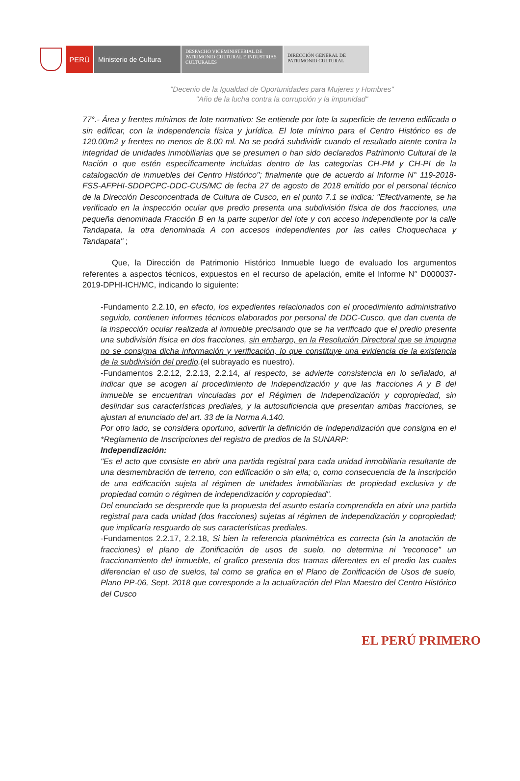PERÚ
Ministerio de Cultura
DESPACHO VICEMINISTERIAL DE PATRIMONIO CULTURAL E INDUSTRIAS CULTURALES
DIRECCIÓN GENERAL DE PATRIMONIO CULTURAL
"Decenio de la Igualdad de Oportunidades para Mujeres y Hombres"
"Año de la lucha contra la corrupción y la impunidad"
77°.- Área y frentes mínimos de lote normativo: Se entiende por lote la superficie de terreno edificada o sin edificar, con la independencia física y jurídica. El lote mínimo para el Centro Histórico es de 120.00m2 y frentes no menos de 8.00 ml. No se podrá subdividir cuando el resultado atente contra la integridad de unidades inmobiliarias que se presumen o han sido declarados Patrimonio Cultural de la Nación o que estén específicamente incluidas dentro de las categorías CH-PM y CH-PI de la catalogación de inmuebles del Centro Histórico"; finalmente que de acuerdo al Informe N° 119-2018-FSS-AFPHI-SDDPCPC-DDC-CUS/MC de fecha 27 de agosto de 2018 emitido por el personal técnico de la Dirección Desconcentrada de Cultura de Cusco, en el punto 7.1 se indica: "Efectivamente, se ha verificado en la inspección ocular que predio presenta una subdivisión física de dos fracciones, una pequeña denominada Fracción B en la parte superior del lote y con acceso independiente por la calle Tandapata, la otra denominada A con accesos independientes por las calles Choquechaca y Tandapata" ;
Que, la Dirección de Patrimonio Histórico Inmueble luego de evaluado los argumentos referentes a aspectos técnicos, expuestos en el recurso de apelación, emite el Informe N° D000037-2019-DPHI-ICH/MC, indicando lo siguiente:
-Fundamento 2.2.10, en efecto, los expedientes relacionados con el procedimiento administrativo seguido, contienen informes técnicos elaborados por personal de DDC-Cusco, que dan cuenta de la inspección ocular realizada al inmueble precisando que se ha verificado que el predio presenta una subdivisión física en dos fracciones, sin embargo, en la Resolución Directoral que se impugna no se consigna dicha información y verificación, lo que constituye una evidencia de la existencia de la subdivisión del predio.(el subrayado es nuestro).
-Fundamentos 2.2.12, 2.2.13, 2.2.14, al respecto, se advierte consistencia en lo señalado, al indicar que se acogen al procedimiento de Independización y que las fracciones A y B del inmueble se encuentran vinculadas por el Régimen de Independización y copropiedad, sin deslindar sus características prediales, y la autosuficiencia que presentan ambas fracciones, se ajustan al enunciado del art. 33 de la Norma A.140.
Por otro lado, se considera oportuno, advertir la definición de Independización que consigna en el *Reglamento de Inscripciones del registro de predios de la SUNARP:
Independización:
"Es el acto que consiste en abrir una partida registral para cada unidad inmobiliaria resultante de una desmembración de terreno, con edificación o sin ella; o, como consecuencia de la inscripción de una edificación sujeta al régimen de unidades inmobiliarias de propiedad exclusiva y de propiedad común o régimen de independización y copropiedad".
Del enunciado se desprende que la propuesta del asunto estaría comprendida en abrir una partida registral para cada unidad (dos fracciones) sujetas al régimen de independización y copropiedad; que implicaría resguardo de sus características prediales.
-Fundamentos 2.2.17, 2.2.18, Si bien la referencia planimétrica es correcta (sin la anotación de fracciones) el plano de Zonificación de usos de suelo, no determina ni "reconoce" un fraccionamiento del inmueble, el grafico presenta dos tramas diferentes en el predio las cuales diferencian el uso de suelos, tal como se grafica en el Plano de Zonificación de Usos de suelo, Plano PP-06, Sept. 2018 que corresponde a la actualización del Plan Maestro del Centro Histórico del Cusco
EL PERÚ PRIMERO